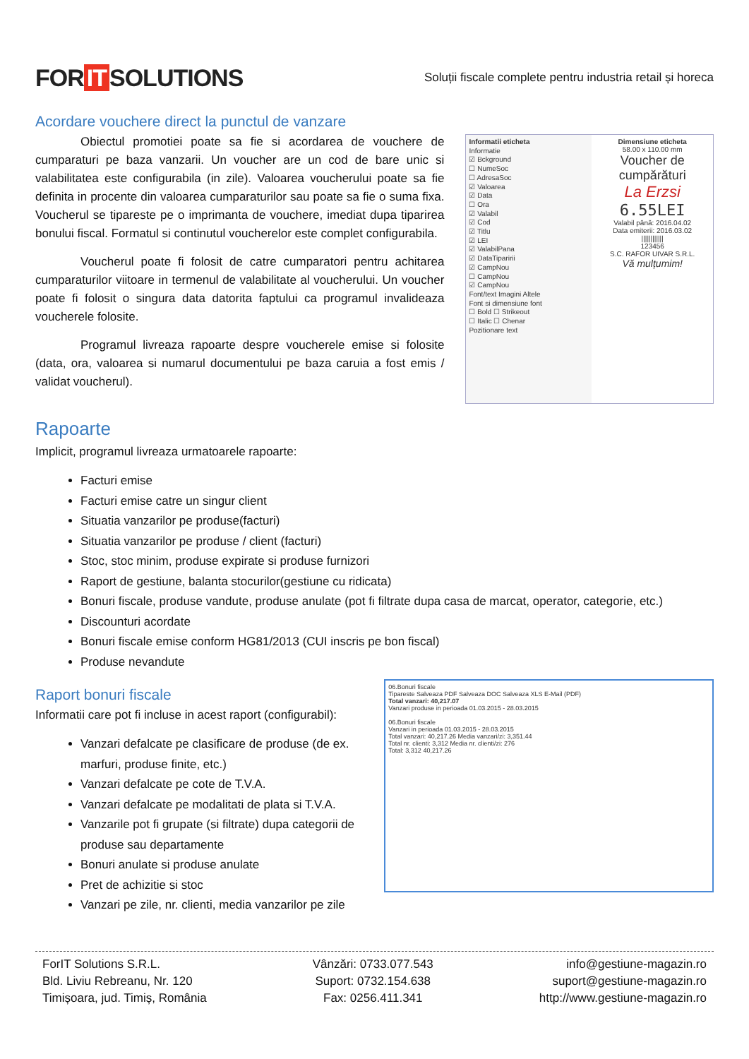FOR IT SOLUTIONS
Soluții fiscale complete pentru industria retail și horeca
Acordare vouchere direct la punctul de vanzare
Obiectul promotiei poate sa fie si acordarea de vouchere de cumparaturi pe baza vanzarii. Un voucher are un cod de bare unic si valabilitatea este configurabila (in zile). Valoarea voucherului poate sa fie definita in procente din valoarea cumparaturilor sau poate sa fie o suma fixa. Voucherul se tipareste pe o imprimanta de vouchere, imediat dupa tiparirea bonului fiscal. Formatul si continutul voucherelor este complet configurabila.
Voucherul poate fi folosit de catre cumparatori pentru achitarea cumparaturilor viitoare in termenul de valabilitate al voucherului. Un voucher poate fi folosit o singura data datorita faptului ca programul invalideaza voucherele folosite.
Programul livreaza rapoarte despre voucherele emise si folosite (data, ora, valoarea si numarul documentului pe baza caruia a fost emis / validat voucherul).
Informatii eticheta
Informatie
☑ Bckground
☐ NumeSoc
☐ AdresaSoc
☑ Valoarea
☑ Data
☐ Ora
☑ Valabil
☑ Cod
☑ Titlu
☑ LEI
☑ ValabilPana
☑ DataTiparirii
☑ CampNou
☐ CampNou
☑ CampNou
Font/text Imagini Altele
Font si dimensiune font
☐ Bold ☐ Strikeout
☐ Italic ☐ Chenar
Pozitionare text
Dimensiune eticheta
58.00 x 110.00 mm
Voucher de cumpărături
La Erzsi
6.55LEI
Valabil până: 2016.04.02
Data emiterii: 2016.03.02
||||||||||||
123456
S.C. RAFOR UIVAR S.R.L.
Vă mulțumim!
Rapoarte
Implicit, programul livreaza urmatoarele rapoarte:
Facturi emise
Facturi emise catre un singur client
Situatia vanzarilor pe produse(facturi)
Situatia vanzarilor pe produse / client (facturi)
Stoc, stoc minim, produse expirate si produse furnizori
Raport de gestiune, balanta stocurilor(gestiune cu ridicata)
Bonuri fiscale, produse vandute, produse anulate (pot fi filtrate dupa casa de marcat, operator, categorie, etc.)
Discounturi acordate
Bonuri fiscale emise conform HG81/2013 (CUI inscris pe bon fiscal)
Produse nevandute
Raport bonuri fiscale
Informatii care pot fi incluse in acest raport (configurabil):
Vanzari defalcate pe clasificare de produse (de ex. marfuri, produse finite, etc.)
Vanzari defalcate pe cote de T.V.A.
Vanzari defalcate pe modalitati de plata si T.V.A.
Vanzarile pot fi grupate (si filtrate) dupa categorii de produse sau departamente
Bonuri anulate si produse anulate
Pret de achizitie si stoc
Vanzari pe zile, nr. clienti, media vanzarilor pe zile
06.Bonuri fiscale
Tipareste Salveaza PDF Salveaza DOC Salveaza XLS E-Mail (PDF)
Total vanzari: 40,217.07
Vanzari produse in perioada 01.03.2015 - 28.03.2015
06.Bonuri fiscale
Vanzari in perioada 01.03.2015 - 28.03.2015
Total vanzari: 40,217.26 Media vanzari/zi: 3,351.44
Total nr. clienti: 3,312 Media nr. clienti/zi: 276
Total: 3,312 40,217.26
ForIT Solutions S.R.L.
Bld. Liviu Rebreanu, Nr. 120
Timișoara, jud. Timiș, România
Vânzări: 0733.077.543
Suport: 0732.154.638
Fax: 0256.411.341
info@gestiune-magazin.ro
suport@gestiune-magazin.ro
http://www.gestiune-magazin.ro